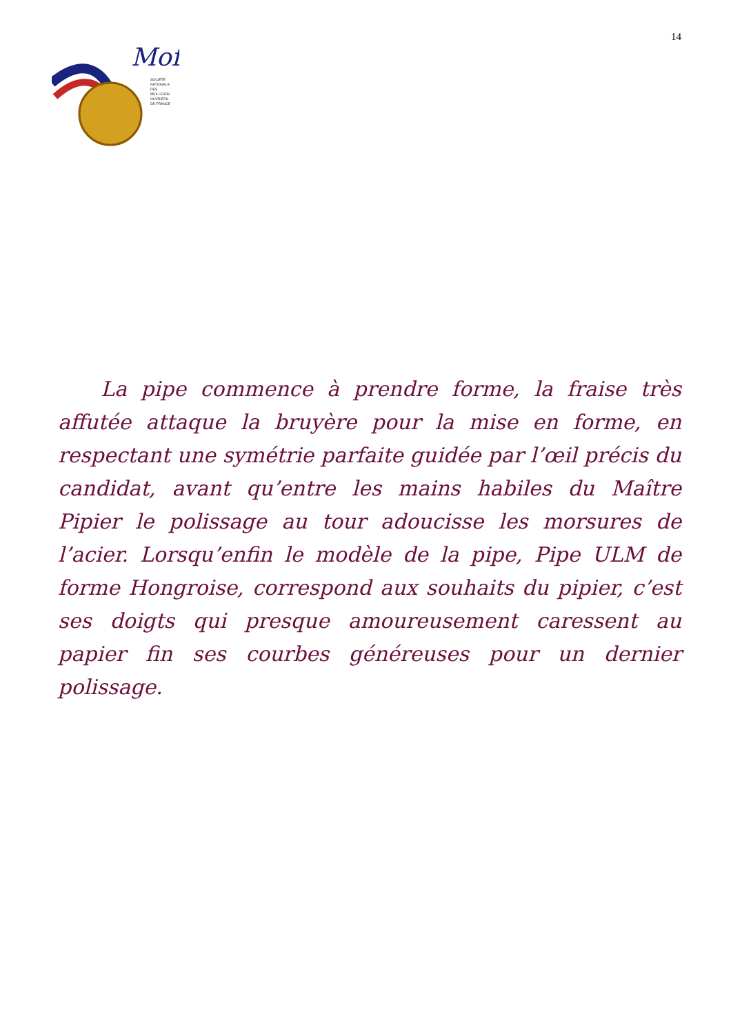Mof
SOCIÉTÉ
NATIONALE
DES
MEILLEURS
OUVRIERS
DE FRANCE
14
La pipe commence à prendre forme, la fraise très affutée attaque la bruyère pour la mise en forme, en respectant une symétrie parfaite guidée par l’œil précis du candidat, avant qu’entre les mains habiles du Maître Pipier le polissage au tour adoucisse les morsures de l’acier. Lorsqu’enfin le modèle de la pipe, Pipe ULM de forme Hongroise, correspond aux souhaits du pipier, c’est ses doigts qui presque amoureusement caressent au papier fin ses courbes généreuses pour un dernier polissage.